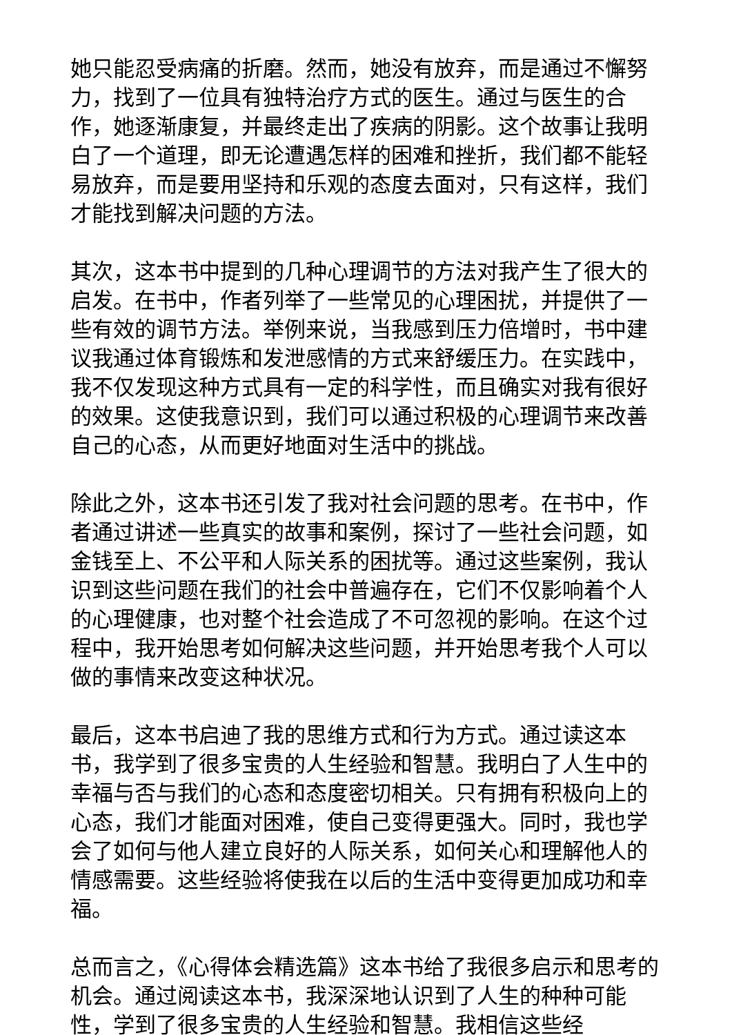她只能忍受病痛的折磨。然而，她没有放弃，而是通过不懈努力，找到了一位具有独特治疗方式的医生。通过与医生的合作，她逐渐康复，并最终走出了疾病的阴影。这个故事让我明白了一个道理，即无论遭遇怎样的困难和挫折，我们都不能轻易放弃，而是要用坚持和乐观的态度去面对，只有这样，我们才能找到解决问题的方法。
其次，这本书中提到的几种心理调节的方法对我产生了很大的启发。在书中，作者列举了一些常见的心理困扰，并提供了一些有效的调节方法。举例来说，当我感到压力倍增时，书中建议我通过体育锻炼和发泄感情的方式来舒缓压力。在实践中，我不仅发现这种方式具有一定的科学性，而且确实对我有很好的效果。这使我意识到，我们可以通过积极的心理调节来改善自己的心态，从而更好地面对生活中的挑战。
除此之外，这本书还引发了我对社会问题的思考。在书中，作者通过讲述一些真实的故事和案例，探讨了一些社会问题，如金钱至上、不公平和人际关系的困扰等。通过这些案例，我认识到这些问题在我们的社会中普遍存在，它们不仅影响着个人的心理健康，也对整个社会造成了不可忽视的影响。在这个过程中，我开始思考如何解决这些问题，并开始思考我个人可以做的事情来改变这种状况。
最后，这本书启迪了我的思维方式和行为方式。通过读这本书，我学到了很多宝贵的人生经验和智慧。我明白了人生中的幸福与否与我们的心态和态度密切相关。只有拥有积极向上的心态，我们才能面对困难，使自己变得更强大。同时，我也学会了如何与他人建立良好的人际关系，如何关心和理解他人的情感需要。这些经验将使我在以后的生活中变得更加成功和幸福。
总而言之，《心得体会精选篇》这本书给了我很多启示和思考的机会。通过阅读这本书，我深深地认识到了人生的种种可能性，学到了很多宝贵的人生经验和智慧。我相信这些经